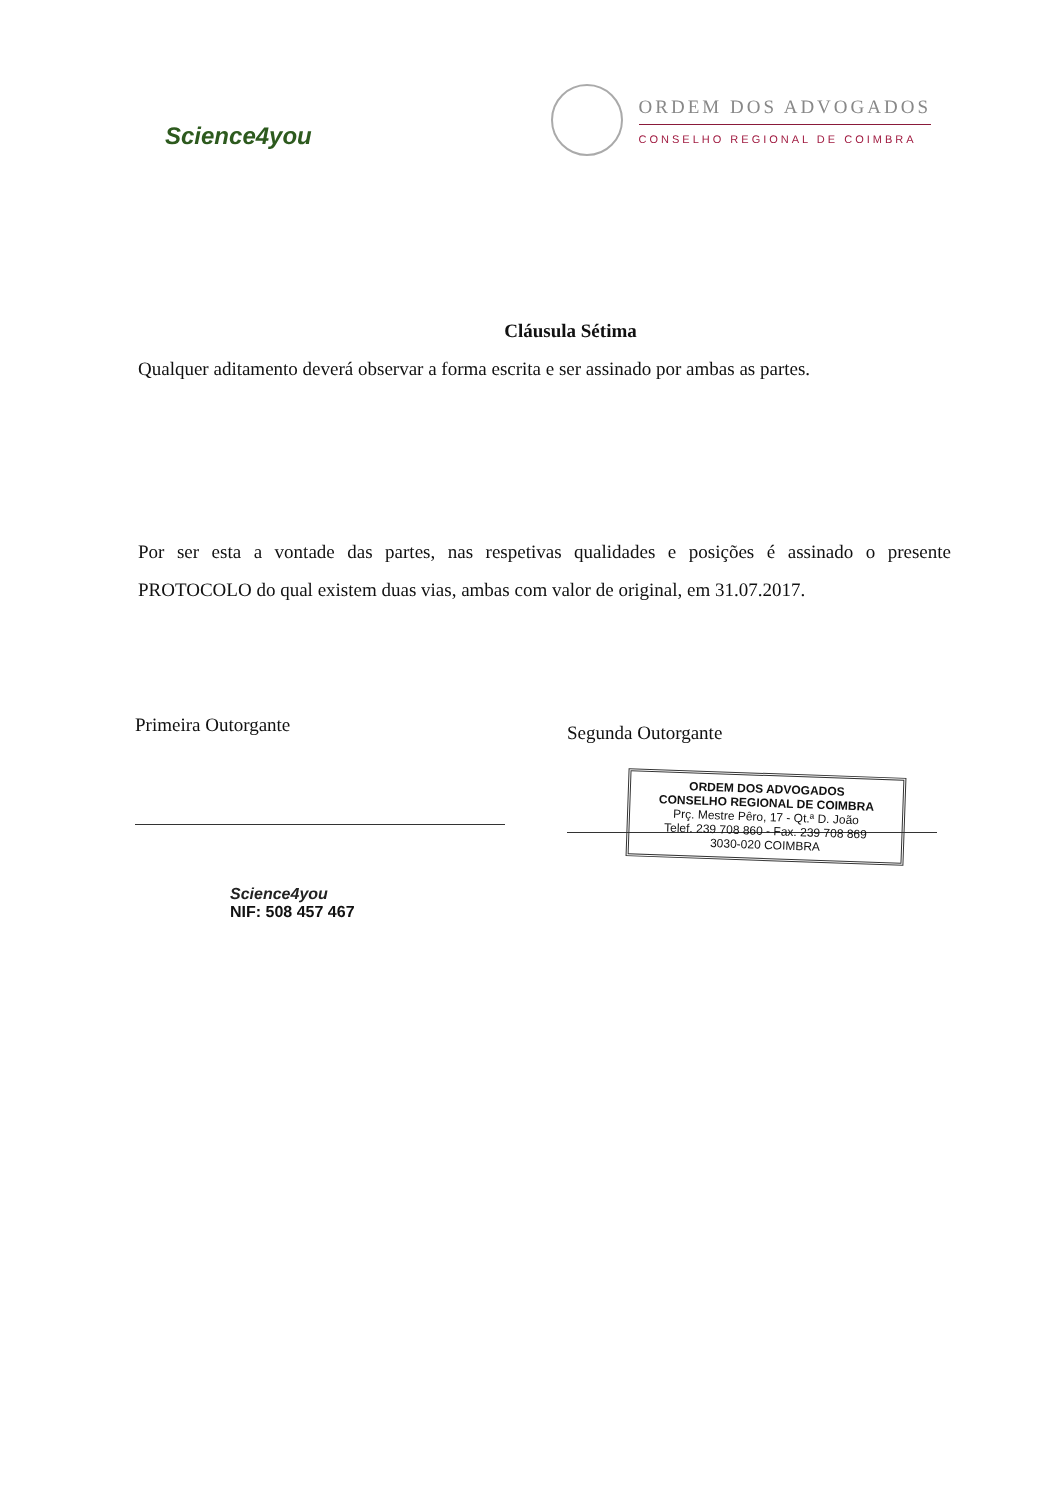Science4you
ORDEM DOS ADVOGADOS
CONSELHO REGIONAL DE COIMBRA
Cláusula Sétima
Qualquer aditamento deverá observar a forma escrita e ser assinado por ambas as partes.
Por ser esta a vontade das partes, nas respetivas qualidades e posições é assinado o presente PROTOCOLO do qual existem duas vias, ambas com valor de original, em 31.07.2017.
Primeira Outorgante
Science4you
NIF: 508 457 467
Segunda Outorgante
ORDEM DOS ADVOGADOS
CONSELHO REGIONAL DE COIMBRA
Prç. Mestre Pêro, 17 - Qt.ª D. João
Telef. 239 708 860 - Fax. 239 708 869
3030-020 COIMBRA